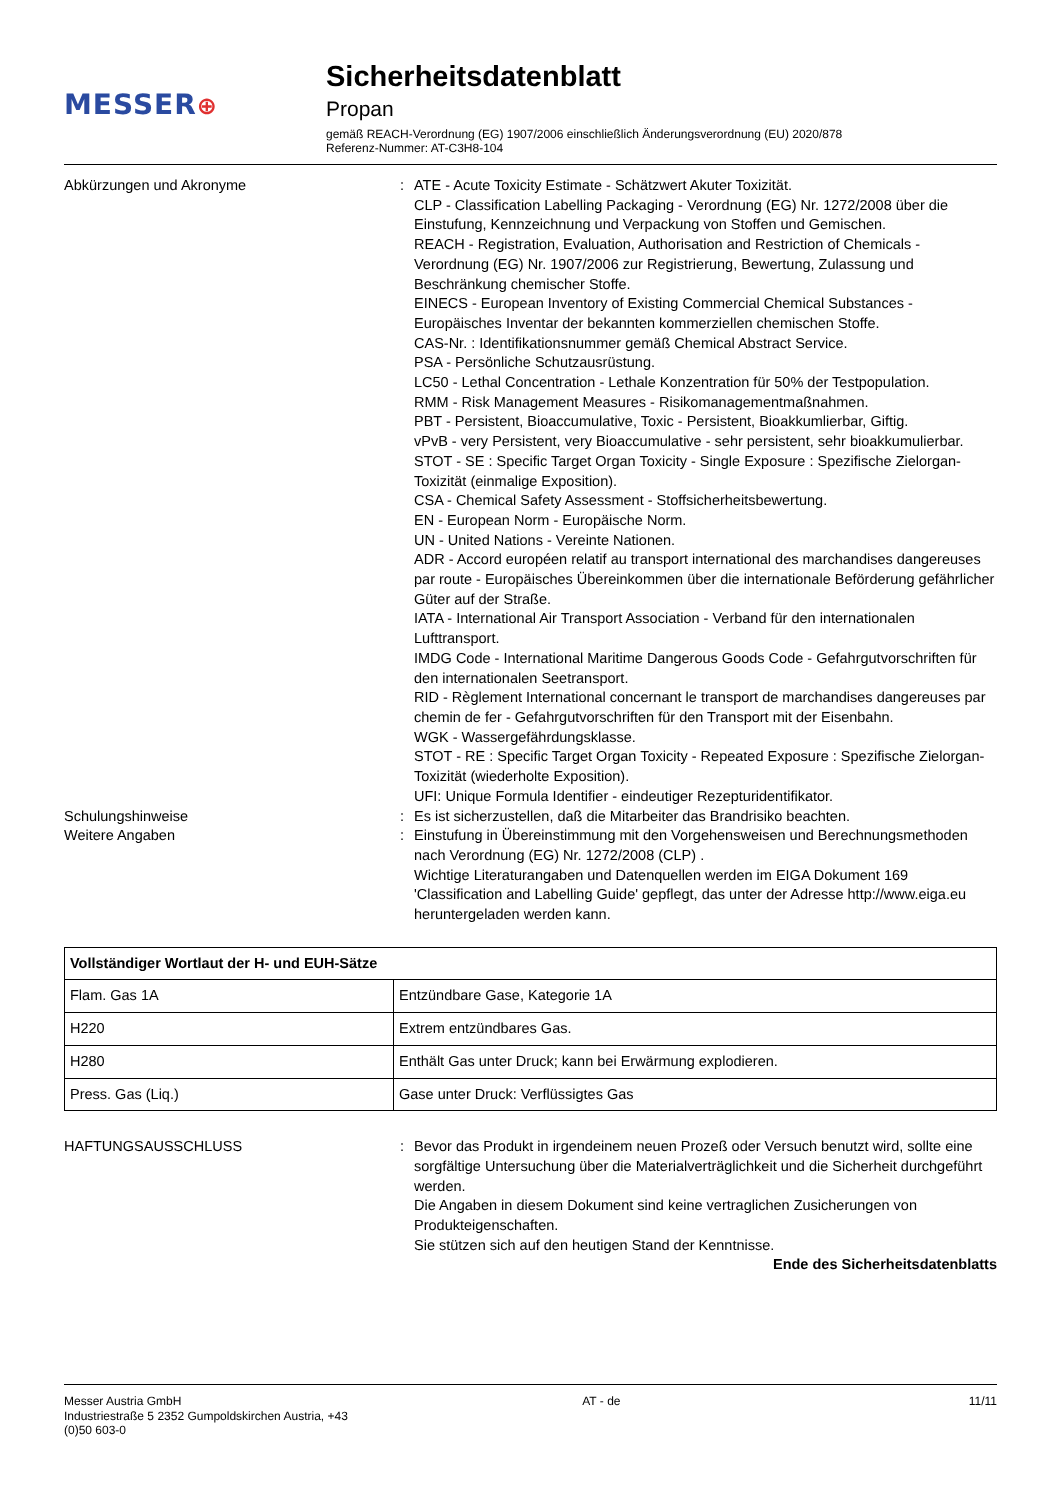MESSER⊕
Sicherheitsdatenblatt
Propan
gemäß REACH-Verordnung (EG) 1907/2006 einschließlich Änderungsverordnung (EU) 2020/878
Referenz-Nummer: AT-C3H8-104
Abkürzungen und Akronyme : ATE - Acute Toxicity Estimate - Schätzwert Akuter Toxizität.
CLP - Classification Labelling Packaging - Verordnung (EG) Nr. 1272/2008 über die Einstufung, Kennzeichnung und Verpackung von Stoffen und Gemischen.
REACH - Registration, Evaluation, Authorisation and Restriction of Chemicals - Verordnung (EG) Nr. 1907/2006 zur Registrierung, Bewertung, Zulassung und Beschränkung chemischer Stoffe.
EINECS - European Inventory of Existing Commercial Chemical Substances - Europäisches Inventar der bekannten kommerziellen chemischen Stoffe.
CAS-Nr. : Identifikationsnummer gemäß Chemical Abstract Service.
PSA - Persönliche Schutzausrüstung.
LC50 - Lethal Concentration - Lethale Konzentration für 50% der Testpopulation.
RMM - Risk Management Measures - Risikomanagementmaßnahmen.
PBT - Persistent, Bioaccumulative, Toxic - Persistent, Bioakkumlierbar, Giftig.
vPvB - very Persistent, very Bioaccumulative - sehr persistent, sehr bioakkumulierbar.
STOT - SE : Specific Target Organ Toxicity - Single Exposure : Spezifische Zielorgan-Toxizität (einmalige Exposition).
CSA - Chemical Safety Assessment - Stoffsicherheitsbewertung.
EN - European Norm - Europäische Norm.
UN - United Nations - Vereinte Nationen.
ADR - Accord européen relatif au transport international des marchandises dangereuses par route - Europäisches Übereinkommen über die internationale Beförderung gefährlicher Güter auf der Straße.
IATA - International Air Transport Association - Verband für den internationalen Lufttransport.
IMDG Code - International Maritime Dangerous Goods Code - Gefahrgutvorschriften für den internationalen Seetransport.
RID - Règlement International concernant le transport de marchandises dangereuses par chemin de fer - Gefahrgutvorschriften für den Transport mit der Eisenbahn.
WGK - Wassergefährdungsklasse.
STOT - RE : Specific Target Organ Toxicity - Repeated Exposure : Spezifische Zielorgan-Toxizität (wiederholte Exposition).
UFI: Unique Formula Identifier - eindeutiger Rezepturidentifikator.
Schulungshinweise : Es ist sicherzustellen, daß die Mitarbeiter das Brandrisiko beachten.
Weitere Angaben : Einstufung in Übereinstimmung mit den Vorgehensweisen und Berechnungsmethoden nach Verordnung (EG) Nr. 1272/2008 (CLP) .
Wichtige Literaturangaben und Datenquellen werden im EIGA Dokument 169 'Classification and Labelling Guide' gepflegt, das unter der Adresse http://www.eiga.eu heruntergeladen werden kann.
| Vollständiger Wortlaut der H- und EUH-Sätze | |
| --- | --- |
| Flam. Gas 1A | Entzündbare Gase, Kategorie 1A |
| H220 | Extrem entzündbares Gas. |
| H280 | Enthält Gas unter Druck; kann bei Erwärmung explodieren. |
| Press. Gas (Liq.) | Gase unter Druck: Verflüssigtes Gas |
HAFTUNGSAUSSCHLUSS : Bevor das Produkt in irgendeinem neuen Prozeß oder Versuch benutzt wird, sollte eine sorgfältige Untersuchung über die Materialverträglichkeit und die Sicherheit durchgeführt werden.
Die Angaben in diesem Dokument sind keine vertraglichen Zusicherungen von Produkteigenschaften.
Sie stützen sich auf den heutigen Stand der Kenntnisse.
Ende des Sicherheitsdatenblatts
Messer Austria GmbH
Industriestraße 5 2352 Gumpoldskirchen Austria, +43 (0)50 603-0
AT - de 11/11